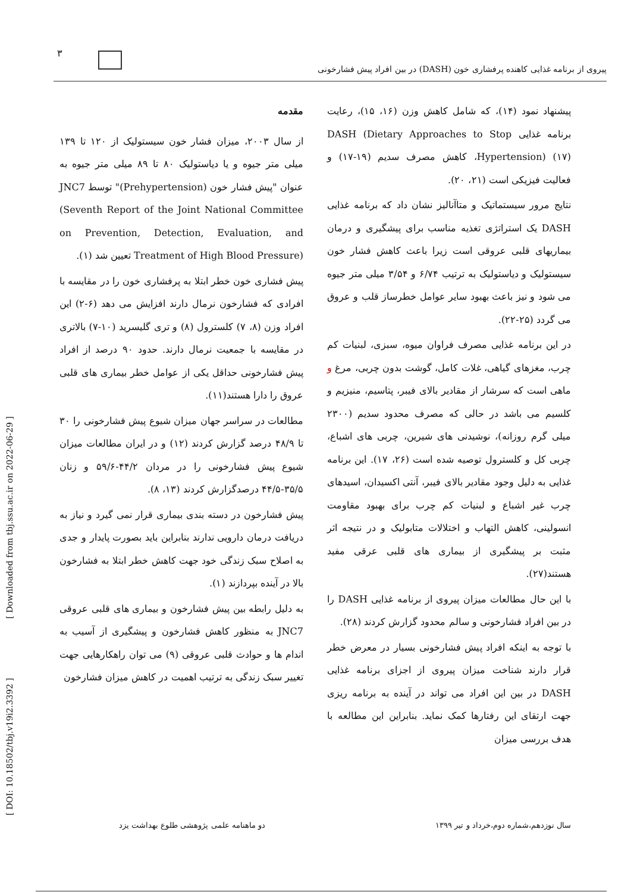۳
پیروی از برنامه غذایی کاهنده پرفشاری خون (DASH) در بین افراد پیش فشارخونی
مقدمه
از سال ۲۰۰۳، میزان فشار خون سیستولیک از ۱۲۰ تا ۱۳۹ میلی متر جیوه و یا دیاستولیک ۸۰ تا ۸۹ میلی متر جیوه به عنوان "پیش فشار خون (Prehypertension)" توسط JNC7 (Seventh Report of the Joint National Committee on Prevention, Detection, Evaluation, and Treatment of High Blood Pressure) تعیین شد (۱).
پیش فشاری خون خطر ابتلا به پرفشاری خون را در مقایسه با افرادی که فشارخون نرمال دارند افزایش می دهد (۶-۲) این افراد وزن (۸، ۷) کلسترول (۸) و تری گلیسرید (۱۰-۷) بالاتری در مقایسه با جمعیت نرمال دارند. حدود ۹۰ درصد از افراد پیش فشارخونی حداقل یکی از عوامل خطر بیماری های قلبی عروق را دارا هستند(۱۱).
مطالعات در سراسر جهان میزان شیوع پیش فشارخونی را ۳۰ تا ۴۸/۹ درصد گزارش کردند (۱۲) و در ایران مطالعات میزان شیوع پیش فشارخونی را در مردان ۴۴/۲-۵۹/۶ و زنان ۳۵/۵-۴۴/۵ درصدگزارش کردند (۱۳، ۸).
پیش فشارخون در دسته بندی بیماری قرار نمی گیرد و نیاز به دریافت درمان دارویی ندارند بنابراین باید بصورت پایدار و جدی به اصلاح سبک زندگی خود جهت کاهش خطر ابتلا به فشارخون بالا در آینده بپردازند (۱).
به دلیل رابطه بین پیش فشارخون و بیماری های قلبی عروقی JNC7 به منظور کاهش فشارخون و پیشگیری از آسیب به اندام ها و حوادث قلبی عروقی (۹) می توان راهکارهایی جهت تغییر سبک زندگی به ترتیب اهمیت در کاهش میزان فشارخون
پیشنهاد نمود (۱۴)، که شامل کاهش وزن (۱۶، ۱۵)، رعایت برنامه غذایی DASH (Dietary Approaches to Stop Hypertension) (۱۷)، کاهش مصرف سدیم (۱۹-۱۷) و فعالیت فیزیکی است (۲۱، ۲۰).
نتایج مرور سیستماتیک و متاآنالیز نشان داد که برنامه غذایی DASH یک استراتژی تغذیه مناسب برای پیشگیری و درمان بیماریهای قلبی عروقی است زیرا باعث کاهش فشار خون سیستولیک و دیاستولیک به ترتیب ۶/۷۴ و ۳/۵۴ میلی متر جیوه می شود و نیز باعث بهبود سایر عوامل خطرساز قلب و عروق می گردد (۲۵-۲۲).
در این برنامه غذایی مصرف فراوان میوه، سبزی، لبنیات کم چرب، مغزهای گیاهی، غلات کامل، گوشت بدون چربی، مرغ و ماهی است که سرشار از مقادیر بالای فیبر، پتاسیم، منیزیم و کلسیم می باشد در حالی که مصرف محدود سدیم (۲۳۰۰ میلی گرم روزانه)، نوشیدنی های شیرین، چربی های اشباع، چربی کل و کلسترول توصیه شده است (۲۶، ۱۷). این برنامه غذایی به دلیل وجود مقادیر بالای فیبر، آنتی اکسیدان، اسیدهای چرب غیر اشباع و لبنیات کم چرب برای بهبود مقاومت انسولینی، کاهش التهاب و اختلالات متابولیک و در نتیجه اثر مثبت بر پیشگیری از بیماری های قلبی عرقی مفید هستند(۲۷).
با این حال مطالعات میزان پیروی از برنامه غذایی DASH را در بین افراد فشارخونی و سالم محدود گزارش کردند (۲۸).
با توجه به اینکه افراد پیش فشارخونی بسیار در معرض خطر قرار دارند شناخت میزان پیروی از اجزای برنامه غذایی DASH در بین این افراد می تواند در آینده به برنامه ریزی جهت ارتقای این رفتارها کمک نماید. بنابراین این مطالعه با هدف بررسی میزان
[ Downloaded from tbj.ssu.ac.ir on 2022-06-29 ]
[ DOI: 10.18502/tbj.v19i2.3392 ]
دو ماهنامه علمی پژوهشی طلوع بهداشت یزد سال نوزدهم،شماره دوم،خرداد و تیر ۱۳۹۹